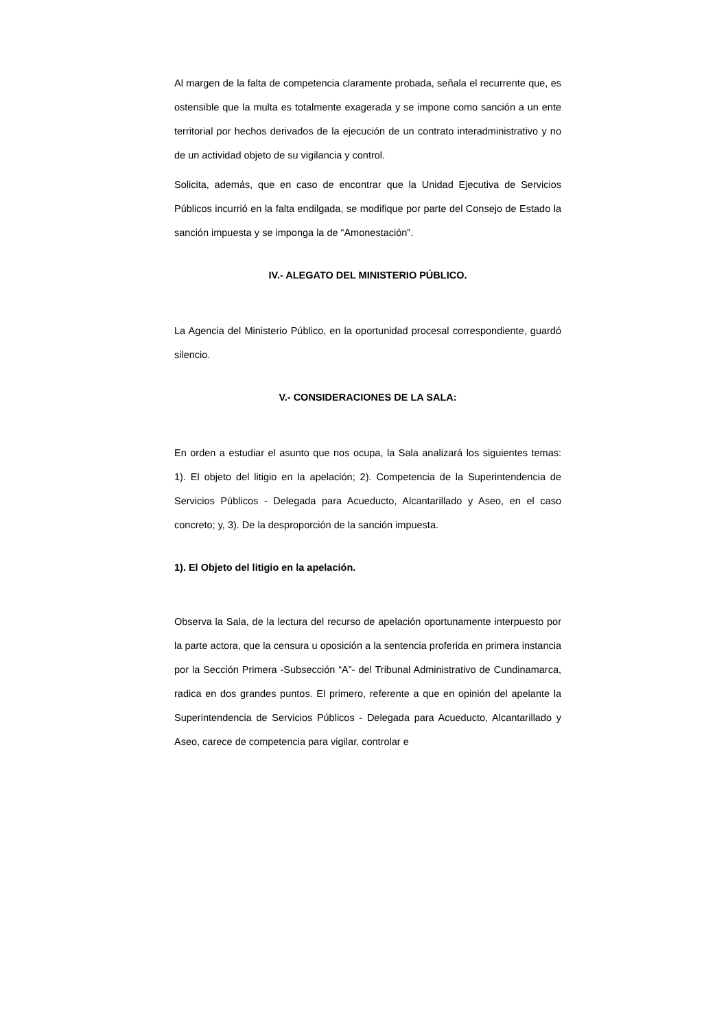Al margen de la falta de competencia claramente probada, señala el recurrente que, es ostensible que la multa es totalmente exagerada y se impone como sanción a un ente territorial por hechos derivados de la ejecución de un contrato interadministrativo y no de un actividad objeto de su vigilancia y control.
Solicita, además, que en caso de encontrar que la Unidad Ejecutiva de Servicios Públicos incurrió en la falta endilgada, se modifique por parte del Consejo de Estado la sanción impuesta y se imponga la de “Amonestación”.
IV.- ALEGATO DEL MINISTERIO PÚBLICO.
La Agencia del Ministerio Público, en la oportunidad procesal correspondiente, guardó silencio.
V.- CONSIDERACIONES DE LA SALA:
En orden a estudiar el asunto que nos ocupa, la Sala analizará los siguientes temas: 1). El objeto del litigio en la apelación; 2). Competencia de la Superintendencia de Servicios Públicos - Delegada para Acueducto, Alcantarillado y Aseo, en el caso concreto; y, 3). De la desproporción de la sanción impuesta.
1). El Objeto del litigio en la apelación.
Observa la Sala, de la lectura del recurso de apelación oportunamente interpuesto por la parte actora, que la censura u oposición a la sentencia proferida en primera instancia por la Sección Primera -Subsección “A”- del Tribunal Administrativo de Cundinamarca, radica en dos grandes puntos. El primero, referente a que en opinión del apelante la Superintendencia de Servicios Públicos - Delegada para Acueducto, Alcantarillado y Aseo, carece de competencia para vigilar, controlar e